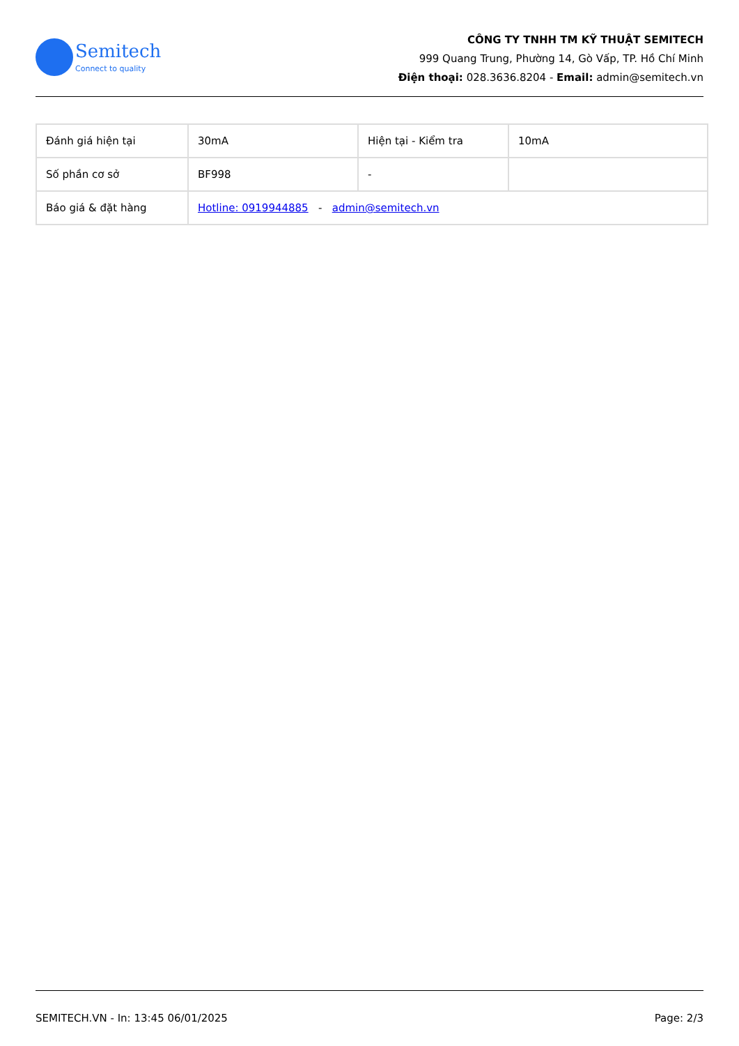Semitech
Connect to quality
CÔNG TY TNHH TM KỸ THUẬT SEMITECH
999 Quang Trung, Phường 14, Gò Vấp, TP. Hồ Chí Minh
Điện thoại: 028.3636.8204 - Email: admin@semitech.vn
| Đánh giá hiện tại | 30mA | Hiện tại - Kiểm tra | 10mA |
| Số phần cơ sở | BF998 | - | |
| Báo giá & đặt hàng | Hotline: 0919944885 - admin@semitech.vn | | |
SEMITECH.VN - In: 13:45 06/01/2025 Page: 2/3